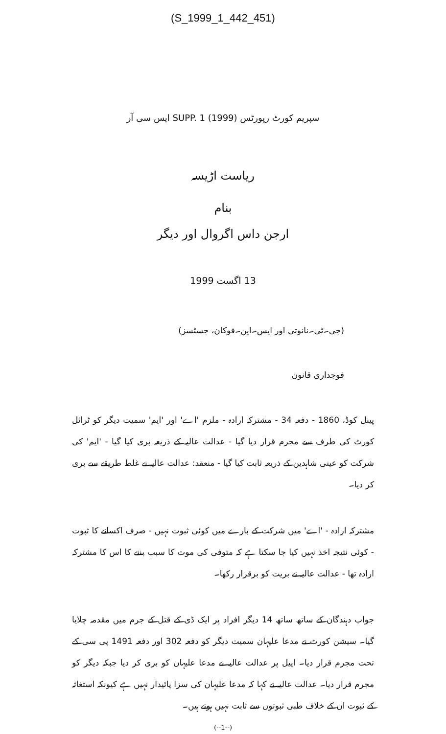(S_1999_1_442_451)
سپریم کورٹ رپورٹس (1999) SUPP. 1 ایس سی آر
ریاست اڑیسہ
بنام
ارجن داس اگروال اور دیگر
13 اگست 1999
(جی۔ٹی۔نانوتی اور ایس۔این۔فوکان، جسٹسز)
فوجداری قانون
پینل کوڈ، 1860 - دفعہ 34 - مشترکہ ارادہ - ملزم 'اے' اور 'ایم' سمیت دیگر کو ٹرائل کورٹ کی طرف سے مجرم قرار دیا گیا - عدالت عالیہ کے ذریعہ بری کیا گیا - 'ایم' کی شرکت کو عینی شاہدین کے ذریعہ ثابت کیا گیا - منعقد: عدالت عالیہ نے غلط طریقے سے بری کر دیا۔
مشترکہ ارادہ - 'اے' میں شرکت کے بارے میں کوئی ثبوت نہیں - صرف اکسانے کا ثبوت - کوئی نتیجہ اخذ نہیں کیا جا سکتا ہے کہ متوفی کی موت کا سبب بننے کا اس کا مشترکہ ارادہ تھا - عدالت عالیہ نے بریت کو برقرار رکھا۔
جواب دہندگان کے ساتھ ساتھ 14 دیگر افراد پر ایک ڈی کے قتل کے جرم میں مقدمہ چلایا گیا۔ سیشن کورٹ نے مدعا علیہان سمیت دیگر کو دفعہ 302 اور دفعہ 1491 پی سی کے تحت مجرم قرار دیا۔ اپیل پر عدالت عالیہ نے مدعا علیہان کو بری کر دیا جبکہ دیگر کو مجرم قرار دیا۔ عدالت عالیہ نے کہا کہ مدعا علیہان کی سزا پائیدار نہیں ہے کیونکہ استغاثہ کے ثبوت ان کے خلاف طبی ثبوتوں سے ثابت نہیں ہوتے ہیں۔
(--1--)